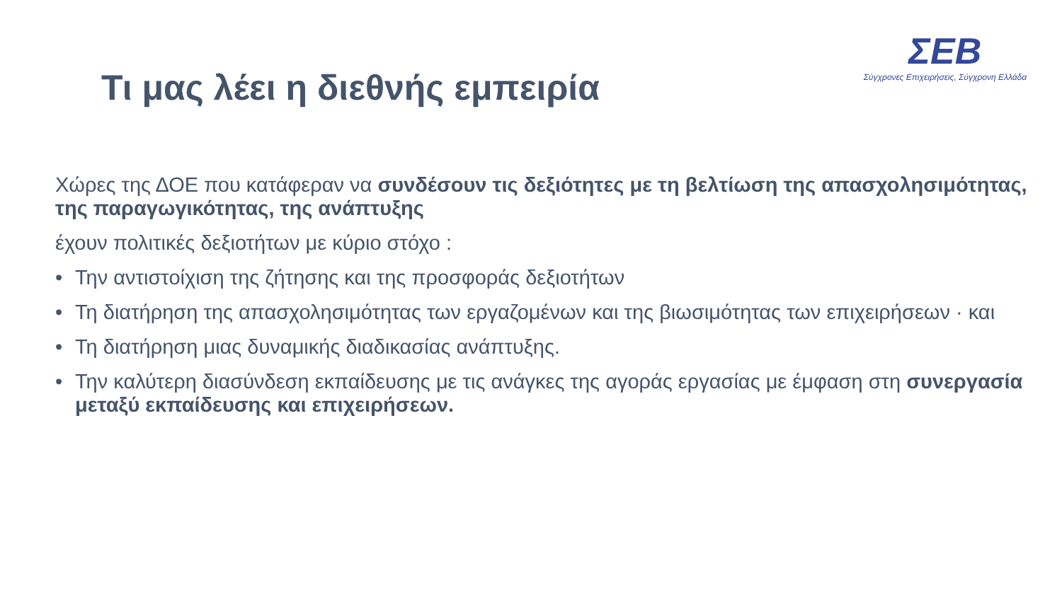Τι μας λέει η διεθνής εμπειρία
ΣΕΒ
Σύγχρονες Επιχειρήσεις, Σύγχρονη Ελλάδα
Χώρες της ΔΟΕ που κατάφεραν να συνδέσουν τις δεξιότητες με τη βελτίωση της απασχολησιμότητας, της παραγωγικότητας, της ανάπτυξης
έχουν πολιτικές δεξιοτήτων με κύριο στόχο :
• Την αντιστοίχιση της ζήτησης και της προσφοράς δεξιοτήτων
• Τη διατήρηση της απασχολησιμότητας των εργαζομένων και της βιωσιμότητας των επιχειρήσεων · και
• Τη διατήρηση μιας δυναμικής διαδικασίας ανάπτυξης.
• Την καλύτερη διασύνδεση εκπαίδευσης με τις ανάγκες της αγοράς εργασίας με έμφαση στη συνεργασία μεταξύ εκπαίδευσης και επιχειρήσεων.